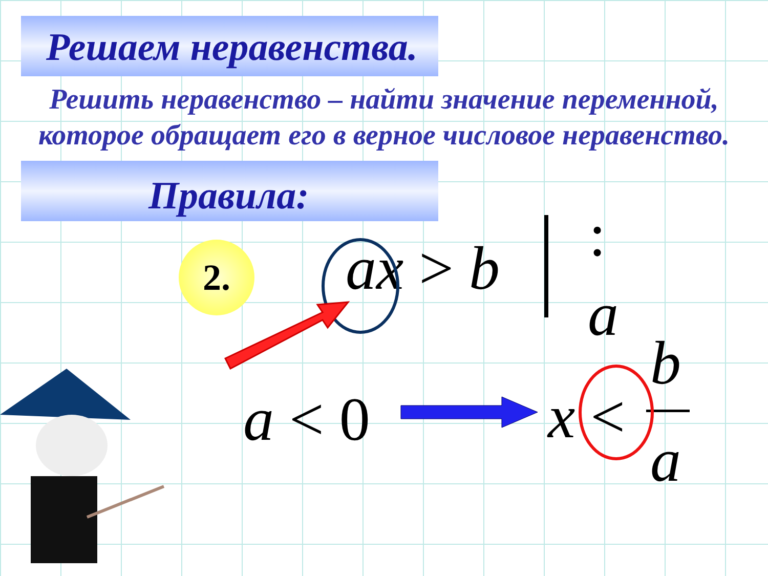Решаем неравенства.
Решить неравенство – найти значение переменной,
которое обращает его в верное числовое неравенство.
Правила:
2. ax > b :
a
a < 0 x <
b
a